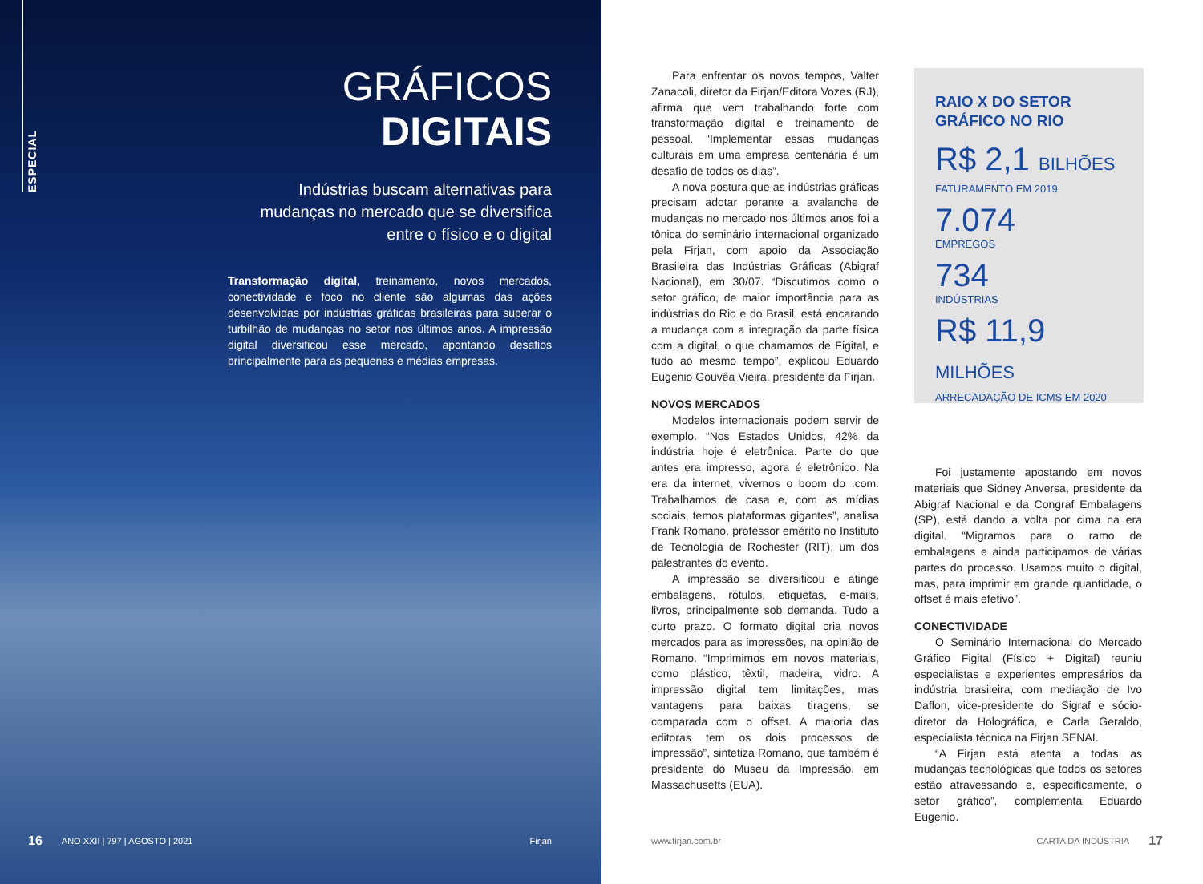ESPECIAL
GRÁFICOS
DIGITAIS
Indústrias buscam alternativas para mudanças no mercado que se diversifica entre o físico e o digital
Transformação digital, treinamento, novos mercados, conectividade e foco no cliente são algumas das ações desenvolvidas por indústrias gráficas brasileiras para superar o turbilhão de mudanças no setor nos últimos anos. A impressão digital diversificou esse mercado, apontando desafios principalmente para as pequenas e médias empresas.
16 ANO XXII | 797 | AGOSTO | 2021 Firjan
Para enfrentar os novos tempos, Valter Zanacoli, diretor da Firjan/Editora Vozes (RJ), afirma que vem trabalhando forte com transformação digital e treinamento de pessoal. “Implementar essas mudanças culturais em uma empresa centenária é um desafio de todos os dias”.
A nova postura que as indústrias gráficas precisam adotar perante a avalanche de mudanças no mercado nos últimos anos foi a tônica do seminário internacional organizado pela Firjan, com apoio da Associação Brasileira das Indústrias Gráficas (Abigraf Nacional), em 30/07. “Discutimos como o setor gráfico, de maior importância para as indústrias do Rio e do Brasil, está encarando a mudança com a integração da parte física com a digital, o que chamamos de Figital, e tudo ao mesmo tempo”, explicou Eduardo Eugenio Gouvêa Vieira, presidente da Firjan.
NOVOS MERCADOS
Modelos internacionais podem servir de exemplo. “Nos Estados Unidos, 42% da indústria hoje é eletrônica. Parte do que antes era impresso, agora é eletrônico. Na era da internet, vivemos o boom do .com. Trabalhamos de casa e, com as mídias sociais, temos plataformas gigantes”, analisa Frank Romano, professor emérito no Instituto de Tecnologia de Rochester (RIT), um dos palestrantes do evento.
A impressão se diversificou e atinge embalagens, rótulos, etiquetas, e-mails, livros, principalmente sob demanda. Tudo a curto prazo. O formato digital cria novos mercados para as impressões, na opinião de Romano. “Imprimimos em novos materiais, como plástico, têxtil, madeira, vidro. A impressão digital tem limitações, mas vantagens para baixas tiragens, se comparada com o offset. A maioria das editoras tem os dois processos de impressão”, sintetiza Romano, que também é presidente do Museu da Impressão, em Massachusetts (EUA).
RAIO X DO SETOR GRÁFICO NO RIO
R$ 2,1 BILHÕES
FATURAMENTO EM 2019
7.074
EMPREGOS
734
INDÚSTRIAS
R$ 11,9 MILHÕES
ARRECADAÇÃO DE ICMS EM 2020
Foi justamente apostando em novos materiais que Sidney Anversa, presidente da Abigraf Nacional e da Congraf Embalagens (SP), está dando a volta por cima na era digital. “Migramos para o ramo de embalagens e ainda participamos de várias partes do processo. Usamos muito o digital, mas, para imprimir em grande quantidade, o offset é mais efetivo”.
CONECTIVIDADE
O Seminário Internacional do Mercado Gráfico Figital (Físico + Digital) reuniu especialistas e experientes empresários da indústria brasileira, com mediação de Ivo Daflon, vice-presidente do Sigraf e sócio-diretor da Holográfica, e Carla Geraldo, especialista técnica na Firjan SENAI.
“A Firjan está atenta a todas as mudanças tecnológicas que todos os setores estão atravessando e, especificamente, o setor gráfico”, complementa Eduardo Eugenio.
www.firjan.com.br CARTA DA INDÚSTRIA 17